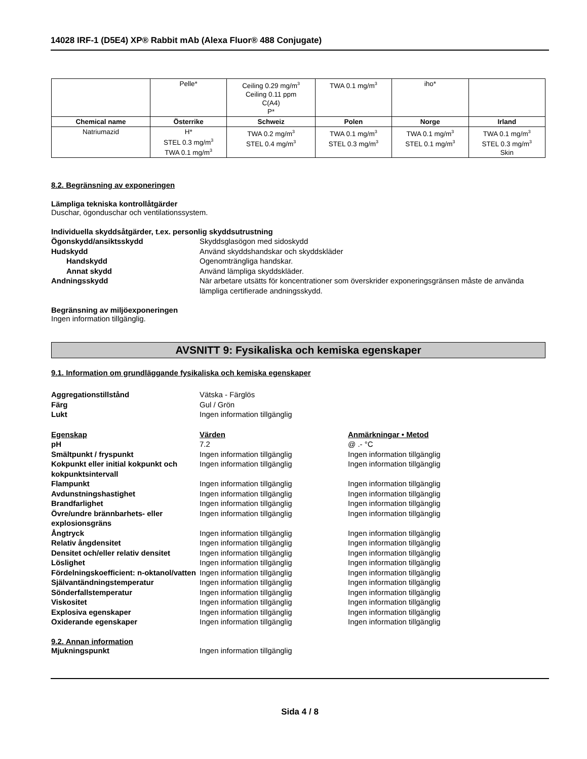14028 IRF-1 (D5E4) XP® Rabbit mAb (Alexa Fluor® 488 Conjugate)
| | Pelle* | Ceiling 0.29 mg/m<sup>3</sup> Ceiling 0.11 ppm C(A4) P* | TWA 0.1 mg/m<sup>3</sup> | iho* | |
| Chemical name | Österrike | Schweiz | Polen | Norge | Irland |
| Natriumazid | H* STEL 0.3 mg/m<sup>3</sup> TWA 0.1 mg/m<sup>3</sup> | TWA 0.2 mg/m<sup>3</sup> STEL 0.4 mg/m<sup>3</sup> | TWA 0.1 mg/m<sup>3</sup> STEL 0.3 mg/m<sup>3</sup> | TWA 0.1 mg/m<sup>3</sup> STEL 0.1 mg/m<sup>3</sup> | TWA 0.1 mg/m<sup>3</sup> STEL 0.3 mg/m<sup>3</sup> Skin |
8.2. Begränsning av exponeringen
Lämpliga tekniska kontrollåtgärder
Duschar, ögonduschar och ventilationssystem.
Individuella skyddsåtgärder, t.ex. personlig skyddsutrustning
Ögonskydd/ansiktsskydd Skyddsglasögon med sidoskydd Hudskydd Använd skyddshandskar och skyddskläder Handskydd Ogenomträngliga handskar. Annat skydd Använd lämpliga skyddskläder. Andningsskydd När arbetare utsätts för koncentrationer som överskrider exponeringsgränsen måste de använda lämpliga certifierade andningsskydd.
Begränsning av miljöexponeringen
Ingen information tillgänglig.
AVSNITT 9: Fysikaliska och kemiska egenskaper
9.1. Information om grundläggande fysikaliska och kemiska egenskaper
Aggregationstillstånd Vätska - Färglös Färg Gul / Grön Lukt Ingen information tillgänglig
Egenskap Värden Anmärkningar • Metod pH 7.2 @ .- °C Smältpunkt / fryspunkt Ingen information tillgänglig Ingen information tillgänglig Kokpunkt eller initial kokpunkt och kokpunktsintervall Ingen information tillgänglig Ingen information tillgänglig Flampunkt Ingen information tillgänglig Ingen information tillgänglig Avdunstningshastighet Ingen information tillgänglig Ingen information tillgänglig Brandfarlighet Ingen information tillgänglig Ingen information tillgänglig Övre/undre brännbarhets- eller explosionsgräns Ingen information tillgänglig Ingen information tillgänglig Ångtryck Ingen information tillgänglig Ingen information tillgänglig Relativ ångdensitet Ingen information tillgänglig Ingen information tillgänglig Densitet och/eller relativ densitet Ingen information tillgänglig Ingen information tillgänglig Löslighet Ingen information tillgänglig Ingen information tillgänglig Fördelningskoefficient: n-oktanol/vatten Ingen information tillgänglig Ingen information tillgänglig Självantändningstemperatur Ingen information tillgänglig Ingen information tillgänglig Sönderfallstemperatur Ingen information tillgänglig Ingen information tillgänglig Viskositet Ingen information tillgänglig Ingen information tillgänglig Explosiva egenskaper Ingen information tillgänglig Ingen information tillgänglig Oxiderande egenskaper Ingen information tillgänglig Ingen information tillgänglig
9.2. Annan information
Mjukningspunkt Ingen information tillgänglig
Sida 4 / 8